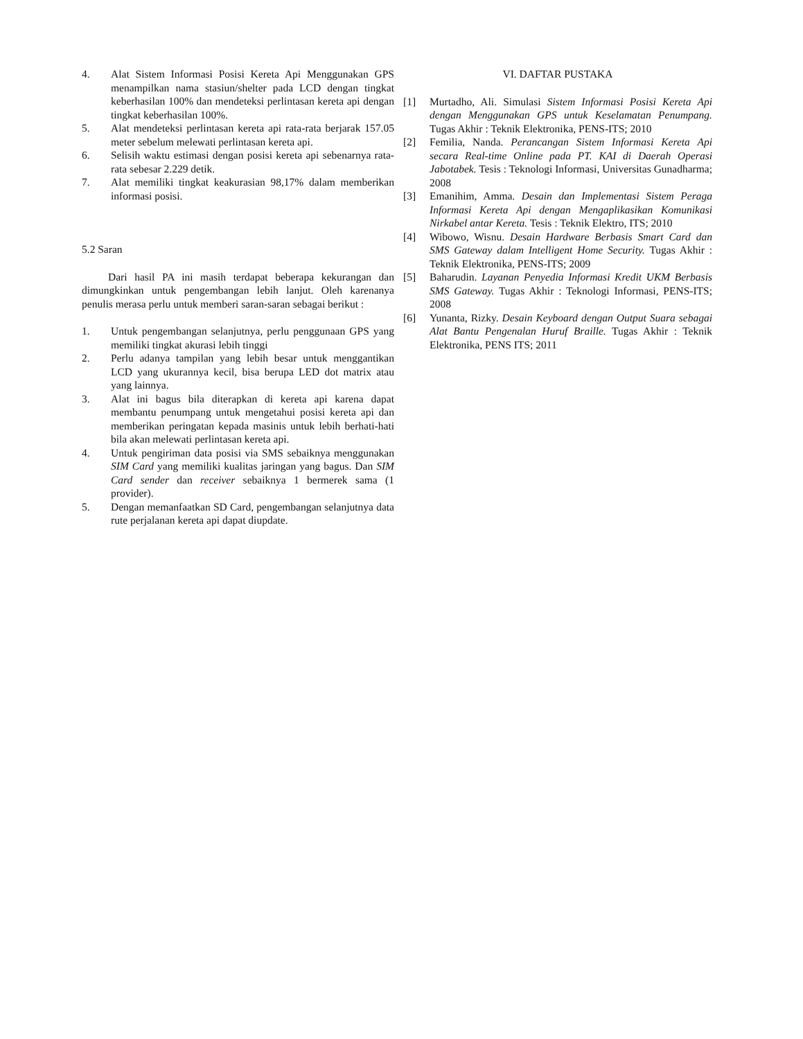4. Alat Sistem Informasi Posisi Kereta Api Menggunakan GPS menampilkan nama stasiun/shelter pada LCD dengan tingkat keberhasilan 100% dan mendeteksi perlintasan kereta api dengan tingkat keberhasilan 100%.
5. Alat mendeteksi perlintasan kereta api rata-rata berjarak 157.05 meter sebelum melewati perlintasan kereta api.
6. Selisih waktu estimasi dengan posisi kereta api sebenarnya rata-rata sebesar 2.229 detik.
7. Alat memiliki tingkat keakurasian 98,17% dalam memberikan informasi posisi.
5.2 Saran
Dari hasil PA ini masih terdapat beberapa kekurangan dan dimungkinkan untuk pengembangan lebih lanjut. Oleh karenanya penulis merasa perlu untuk memberi saran-saran sebagai berikut :
1. Untuk pengembangan selanjutnya, perlu penggunaan GPS yang memiliki tingkat akurasi lebih tinggi
2. Perlu adanya tampilan yang lebih besar untuk menggantikan LCD yang ukurannya kecil, bisa berupa LED dot matrix atau yang lainnya.
3. Alat ini bagus bila diterapkan di kereta api karena dapat membantu penumpang untuk mengetahui posisi kereta api dan memberikan peringatan kepada masinis untuk lebih berhati-hati bila akan melewati perlintasan kereta api.
4. Untuk pengiriman data posisi via SMS sebaiknya menggunakan SIM Card yang memiliki kualitas jaringan yang bagus. Dan SIM Card sender dan receiver sebaiknya 1 bermerek sama (1 provider).
5. Dengan memanfaatkan SD Card, pengembangan selanjutnya data rute perjalanan kereta api dapat diupdate.
VI. DAFTAR PUSTAKA
[1] Murtadho, Ali. Simulasi Sistem Informasi Posisi Kereta Api dengan Menggunakan GPS untuk Keselamatan Penumpang. Tugas Akhir : Teknik Elektronika, PENS-ITS; 2010
[2] Femilia, Nanda. Perancangan Sistem Informasi Kereta Api secara Real-time Online pada PT. KAI di Daerah Operasi Jabotabek. Tesis : Teknologi Informasi, Universitas Gunadharma; 2008
[3] Emanihim, Amma. Desain dan Implementasi Sistem Peraga Informasi Kereta Api dengan Mengaplikasikan Komunikasi Nirkabel antar Kereta. Tesis : Teknik Elektro, ITS; 2010
[4] Wibowo, Wisnu. Desain Hardware Berbasis Smart Card dan SMS Gateway dalam Intelligent Home Security. Tugas Akhir : Teknik Elektronika, PENS-ITS; 2009
[5] Baharudin. Layanan Penyedia Informasi Kredit UKM Berbasis SMS Gateway. Tugas Akhir : Teknologi Informasi, PENS-ITS; 2008
[6] Yunanta, Rizky. Desain Keyboard dengan Output Suara sebagai Alat Bantu Pengenalan Huruf Braille. Tugas Akhir : Teknik Elektronika, PENS ITS; 2011